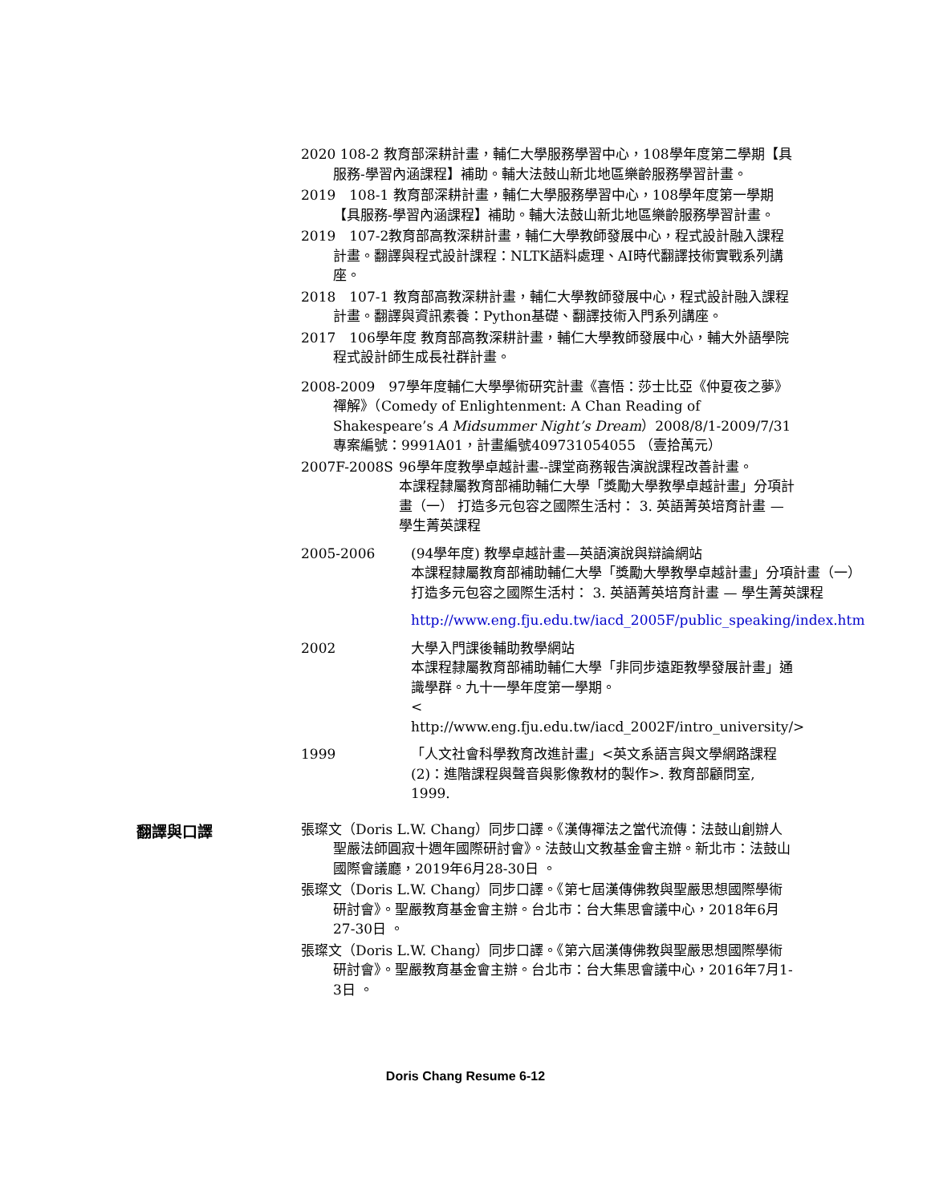2020 108-2 教育部深耕計畫，輔仁大學服務學習中心，108學年度第二學期【具服務-學習內涵課程】補助。輔大法鼓山新北地區樂齡服務學習計畫。
2019　108-1 教育部深耕計畫，輔仁大學服務學習中心，108學年度第一學期【具服務-學習內涵課程】補助。輔大法鼓山新北地區樂齡服務學習計畫。
2019　107-2教育部高教深耕計畫，輔仁大學教師發展中心，程式設計融入課程計畫。翻譯與程式設計課程：NLTK語料處理、AI時代翻譯技術實戰系列講座。
2018　107-1 教育部高教深耕計畫，輔仁大學教師發展中心，程式設計融入課程計畫。翻譯與資訊素養：Python基礎、翻譯技術入門系列講座。
2017　106學年度 教育部高教深耕計畫，輔仁大學教師發展中心，輔大外語學院程式設計師生成長社群計畫。
2008-2009　97學年度輔仁大學學術研究計畫《喜悟：莎士比亞《仲夏夜之夢》禪解》（Comedy of Enlightenment: A Chan Reading of Shakespeare’s A Midsummer Night’s Dream）2008/8/1-2009/7/31 專案編號：9991A01，計畫編號409731054055 （壹拾萬元）
2007F-2008S 96學年度教學卓越計畫--課堂商務報告演說課程改善計畫。
本課程隸屬教育部補助輔仁大學「獎勵大學教學卓越計畫」分項計畫（一） 打造多元包容之國際生活村： 3. 英語菁英培育計畫 — 學生菁英課程
2005-2006 (94學年度) 教學卓越計畫—英語演說與辯論網站
本課程隸屬教育部補助輔仁大學「獎勵大學教學卓越計畫」分項計畫（一） 打造多元包容之國際生活村： 3. 英語菁英培育計畫 — 學生菁英課程
http://www.eng.fju.edu.tw/iacd_2005F/public_speaking/index.htm
2002 大學入門課後輔助教學網站
本課程隸屬教育部補助輔仁大學「非同步遠距教學發展計畫」通識學群。九十一學年度第一學期。
< http://www.eng.fju.edu.tw/iacd_2002F/intro_university/>
1999 「人文社會科學教育改進計畫」<英文系語言與文學網路課程(2)：進階課程與聲音與影像教材的製作>. 教育部顧問室, 1999.
翻譯與口譯
張璨文（Doris L.W. Chang）同步口譯。《漢傳禪法之當代流傳：法鼓山創辦人聖嚴法師圓寂十週年國際研討會》。法鼓山文教基金會主辦。新北市：法鼓山國際會議廳，2019年6月28-30日 。
張璨文（Doris L.W. Chang）同步口譯。《第七屆漢傳佛教與聖嚴思想國際學術研討會》。聖嚴教育基金會主辦。台北市：台大集思會議中心，2018年6月27-30日 。
張璨文（Doris L.W. Chang）同步口譯。《第六屆漢傳佛教與聖嚴思想國際學術研討會》。聖嚴教育基金會主辦。台北市：台大集思會議中心，2016年7月1-3日 。
Doris Chang Resume 6-12